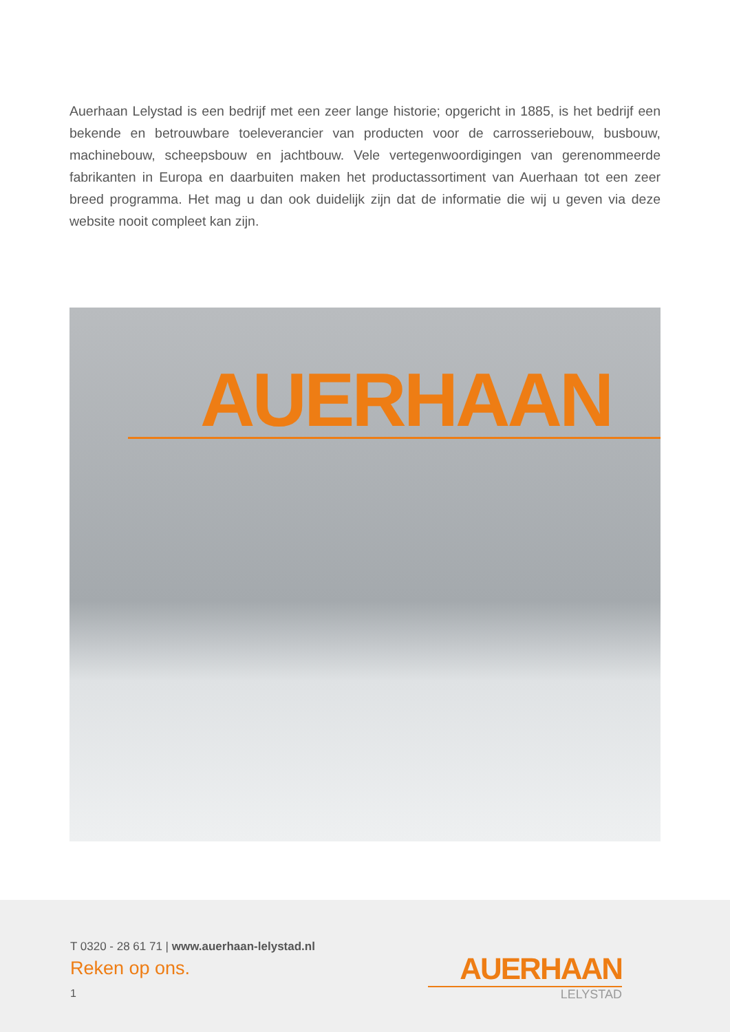Auerhaan Lelystad is een bedrijf met een zeer lange historie; opgericht in 1885, is het bedrijf een bekende en betrouwbare toeleverancier van producten voor de carrosseriebouw, busbouw, machinebouw, scheepsbouw en jachtbouw. Vele vertegenwoordigingen van gerenommeerde fabrikanten in Europa en daarbuiten maken het productassortiment van Auerhaan tot een zeer breed programma. Het mag u dan ook duidelijk zijn dat de informatie die wij u geven via deze website nooit compleet kan zijn.
AUERHAAN
T 0320 - 28 61 71 | www.auerhaan-lelystad.nl
Reken op ons.
1
AUERHAAN
LELYSTAD